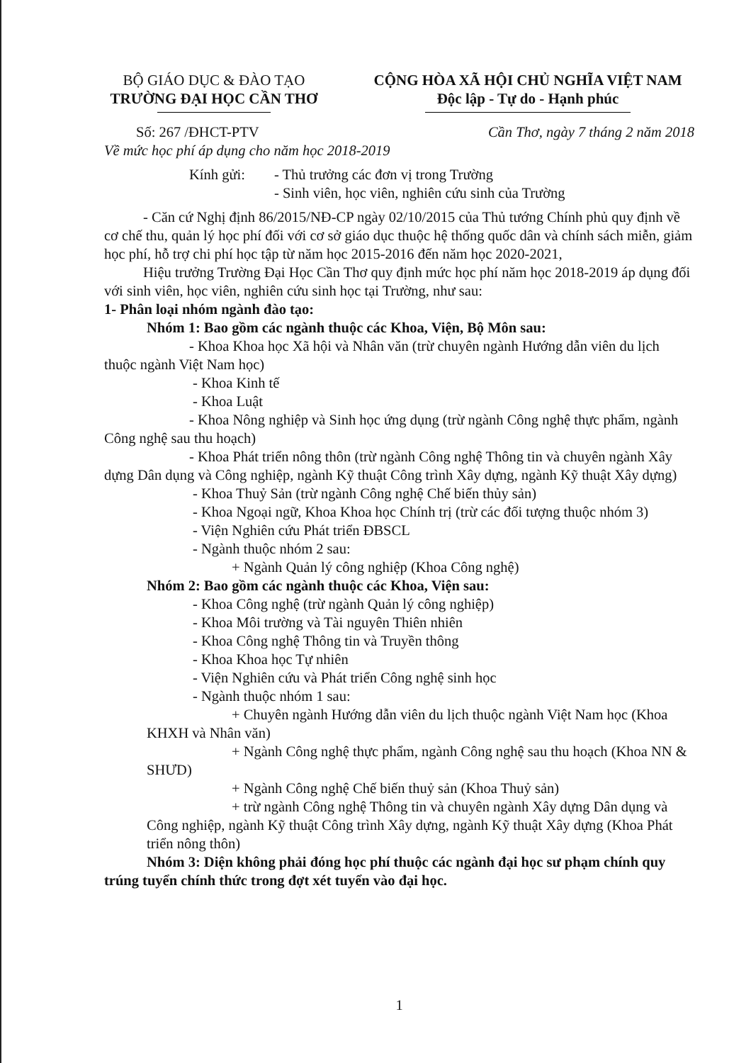BỘ GIÁO DỤC & ĐÀO TẠO
TRƯỜNG ĐẠI HỌC CẦN THƠ
CỘNG HÒA XÃ HỘI CHỦ NGHĨA VIỆT NAM
Độc lập - Tự do - Hạnh phúc
Số: 267 /ĐHCT-PTV
Về mức học phí áp dụng cho năm học 2018-2019
Cần Thơ, ngày 7 tháng 2 năm 2018
Kính gửi: - Thủ trưởng các đơn vị trong Trường
- Sinh viên, học viên, nghiên cứu sinh của Trường
- Căn cứ Nghị định 86/2015/NĐ-CP ngày 02/10/2015 của Thủ tướng Chính phủ quy định về cơ chế thu, quản lý học phí đối với cơ sở giáo dục thuộc hệ thống quốc dân và chính sách miễn, giảm học phí, hỗ trợ chi phí học tập từ năm học 2015-2016 đến năm học 2020-2021,
Hiệu trưởng Trường Đại Học Cần Thơ quy định mức học phí năm học 2018-2019 áp dụng đối với sinh viên, học viên, nghiên cứu sinh học tại Trường, như sau:
1- Phân loại nhóm ngành đào tạo:
Nhóm 1: Bao gồm các ngành thuộc các Khoa, Viện, Bộ Môn sau:
- Khoa Khoa học Xã hội và Nhân văn (trừ chuyên ngành Hướng dẫn viên du lịch thuộc ngành Việt Nam học)
- Khoa Kinh tế
- Khoa Luật
- Khoa Nông nghiệp và Sinh học ứng dụng (trừ ngành Công nghệ thực phẩm, ngành Công nghệ sau thu hoạch)
- Khoa Phát triển nông thôn (trừ ngành Công nghệ Thông tin và chuyên ngành Xây dựng Dân dụng và Công nghiệp, ngành Kỹ thuật Công trình Xây dựng, ngành Kỹ thuật Xây dựng)
- Khoa Thuỷ Sản (trừ ngành Công nghệ Chế biến thủy sản)
- Khoa Ngoại ngữ, Khoa Khoa học Chính trị (trừ các đối tượng thuộc nhóm 3)
- Viện Nghiên cứu Phát triển ĐBSCL
- Ngành thuộc nhóm 2 sau:
+ Ngành Quản lý công nghiệp (Khoa Công nghệ)
Nhóm 2: Bao gồm các ngành thuộc các Khoa, Viện sau:
- Khoa Công nghệ (trừ ngành Quản lý công nghiệp)
- Khoa Môi trường và Tài nguyên Thiên nhiên
- Khoa Công nghệ Thông tin và Truyền thông
- Khoa Khoa học Tự nhiên
- Viện Nghiên cứu và Phát triển Công nghệ sinh học
- Ngành thuộc nhóm 1 sau:
+ Chuyên ngành Hướng dẫn viên du lịch thuộc ngành Việt Nam học (Khoa KHXH và Nhân văn)
+ Ngành Công nghệ thực phẩm, ngành Công nghệ sau thu hoạch (Khoa NN & SHƯD)
+ Ngành Công nghệ Chế biến thuỷ sản (Khoa Thuỷ sản)
+ trừ ngành Công nghệ Thông tin và chuyên ngành Xây dựng Dân dụng và Công nghiệp, ngành Kỹ thuật Công trình Xây dựng, ngành Kỹ thuật Xây dựng (Khoa Phát triển nông thôn)
Nhóm 3: Diện không phải đóng học phí thuộc các ngành đại học sư phạm chính quy trúng tuyển chính thức trong đợt xét tuyển vào đại học.
1